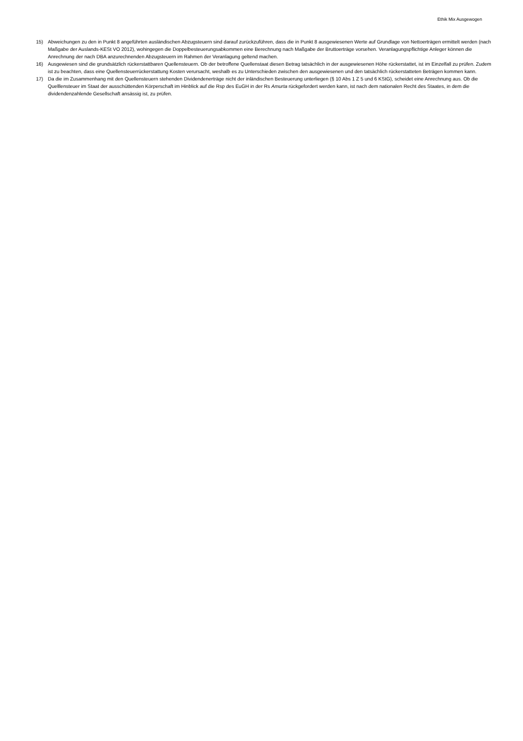Ethik Mix Ausgewogen
15) Abweichungen zu den in Punkt 8 angeführten ausländischen Abzugsteuern sind darauf zurückzuführen, dass die in Punkt 8 ausgewiesenen Werte auf Grundlage von Nettoerträgen ermittelt werden (nach Maßgabe der Auslands-KESt VO 2012), wohingegen die Doppelbesteuerungsabkommen eine Berechnung nach Maßgabe der Bruttoerträge vorsehen. Veranlagungspflichtige Anleger können die Anrechnung der nach DBA anzurechnenden Abzugsteuern im Rahmen der Veranlagung geltend machen.
16) Ausgewiesen sind die grundsätzlich rückerstattbaren Quellensteuern. Ob der betroffene Quellenstaat diesen Betrag tatsächlich in der ausgewiesenen Höhe rückerstattet, ist im Einzelfall zu prüfen. Zudem ist zu beachten, dass eine Quellensteuerrückerstattung Kosten verursacht, weshalb es zu Unterschieden zwischen den ausgewiesenen und den tatsächlich rückerstatteten Beträgen kommen kann.
17) Da die im Zusammenhang mit den Quellensteuern stehenden Dividendenerträge nicht der inländischen Besteuerung unterliegen (§ 10 Abs 1 Z 5 und 6 KStG), scheidet eine Anrechnung aus. Ob die Quelllensteuer im Staat der ausschüttenden Körperschaft im Hinblick auf die Rsp des EuGH in der Rs Amurta rückgefordert werden kann, ist nach dem nationalen Recht des Staates, in dem die dividendenzahlende Gesellschaft ansässig ist, zu prüfen.